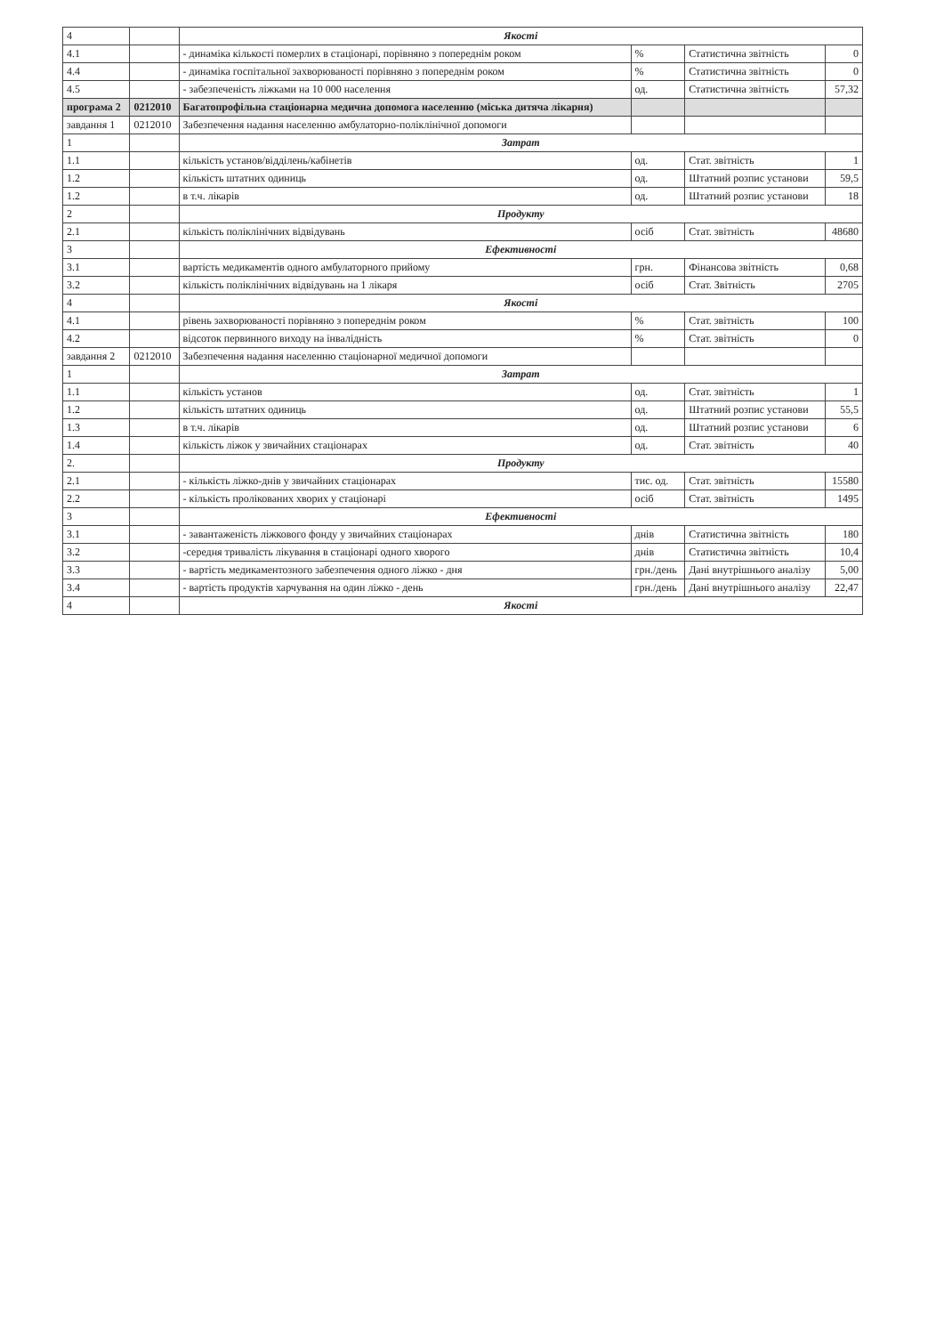| 4 | | Якості | | | |
| 4.1 | | - динаміка кількості померлих в стаціонарі, порівняно з попереднім роком | % | Статистична звітність | 0 |
| 4.4 | | - динаміка госпітальної захворюваності порівняно з попереднім роком | % | Статистична звітність | 0 |
| 4.5 | | - забезпеченість ліжками на 10 000 населення | од. | Статистична звітність | 57,32 |
| програма 2 | 0212010 | Багатопрофільна стаціонарна медична допомога населенню (міська дитяча лікарня) | | | |
| завдання 1 | 0212010 | Забезпечення надання населенню амбулаторно-поліклінічної допомоги | | | |
| 1 | | Затрат | | | |
| 1.1 | | кількість установ/відділень/кабінетів | од. | Стат. звітність | 1 |
| 1.2 | | кількість штатних одиниць | од. | Штатний розпис установи | 59,5 |
| 1.2 | | в т.ч. лікарів | од. | Штатний розпис установи | 18 |
| 2 | | Продукту | | | |
| 2.1 | | кількість поліклінічних відвідувань | осіб | Стат. звітність | 48680 |
| 3 | | Ефективності | | | |
| 3.1 | | вартість медикаментів одного амбулаторного прийому | грн. | Фінансова звітність | 0,68 |
| 3.2 | | кількість поліклінічних відвідувань на 1 лікаря | осіб | Стат. Звітність | 2705 |
| 4 | | Якості | | | |
| 4.1 | | рівень захворюваності порівняно з попереднім роком | % | Стат. звітність | 100 |
| 4.2 | | відсоток первинного виходу на інвалідність | % | Стат. звітність | 0 |
| завдання 2 | 0212010 | Забезпечення надання населенню стаціонарної медичної допомоги | | | |
| 1 | | Затрат | | | |
| 1.1 | | кількість установ | од. | Стат. звітність | 1 |
| 1.2 | | кількість штатних одиниць | од. | Штатний розпис установи | 55,5 |
| 1.3 | | в т.ч. лікарів | од. | Штатний розпис установи | 6 |
| 1.4 | | кількість ліжок у звичайних стаціонарах | од. | Стат. звітність | 40 |
| 2. | | Продукту | | | |
| 2.1 | | - кількість ліжко-днів у звичайних стаціонарах | тис. од. | Стат. звітність | 15580 |
| 2.2 | | - кількість пролікованих хворих у стаціонарі | осіб | Стат. звітність | 1495 |
| 3 | | Ефективності | | | |
| 3.1 | | - завантаженість ліжкового фонду у звичайних стаціонарах | днів | Статистична звітність | 180 |
| 3.2 | | -середня тривалість лікування в стаціонарі одного хворого | днів | Статистична звітність | 10,4 |
| 3.3 | | - вартість медикаментозного забезпечення одного ліжко - дня | грн./день | Дані внутрішнього аналізу | 5,00 |
| 3.4 | | - вартість продуктів харчування на один ліжко - день | грн./день | Дані внутрішнього аналізу | 22,47 |
| 4 | | Якості | | | |